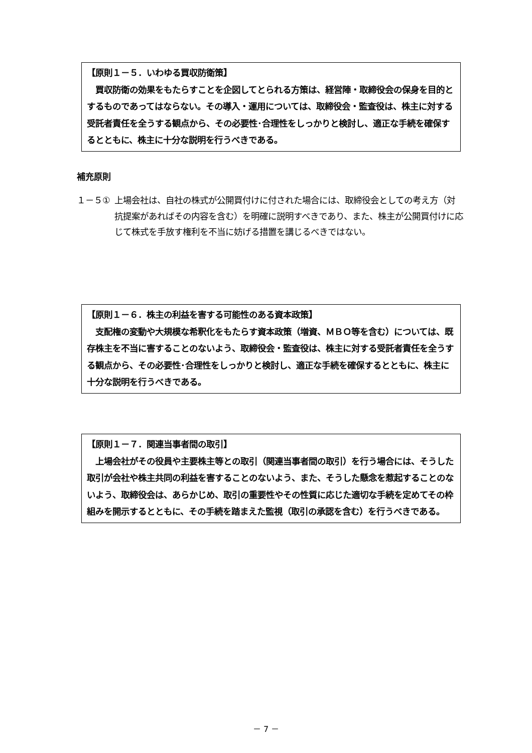【原則１－５．いわゆる買収防衛策】
　買収防衛の効果をもたらすことを企図してとられる方策は、経営陣・取締役会の保身を目的とするものであってはならない。その導入・運用については、取締役会・監査役は、株主に対する受託者責任を全うする観点から、その必要性･合理性をしっかりと検討し、適正な手続を確保するとともに、株主に十分な説明を行うべきである。
補充原則
１－５① 上場会社は、自社の株式が公開買付けに付された場合には、取締役会としての考え方（対抗提案があればその内容を含む）を明確に説明すべきであり、また、株主が公開買付けに応じて株式を手放す権利を不当に妨げる措置を講じるべきではない。
【原則１－６．株主の利益を害する可能性のある資本政策】
　支配権の変動や大規模な希釈化をもたらす資本政策（増資、ＭＢＯ等を含む）については、既存株主を不当に害することのないよう、取締役会・監査役は、株主に対する受託者責任を全うする観点から、その必要性･合理性をしっかりと検討し、適正な手続を確保するとともに、株主に十分な説明を行うべきである。
【原則１－７．関連当事者間の取引】
　上場会社がその役員や主要株主等との取引（関連当事者間の取引）を行う場合には、そうした取引が会社や株主共同の利益を害することのないよう、また、そうした懸念を惹起することのないよう、取締役会は、あらかじめ、取引の重要性やその性質に応じた適切な手続を定めてその枠組みを開示するとともに、その手続を踏まえた監視（取引の承認を含む）を行うべきである。
－ 7 －